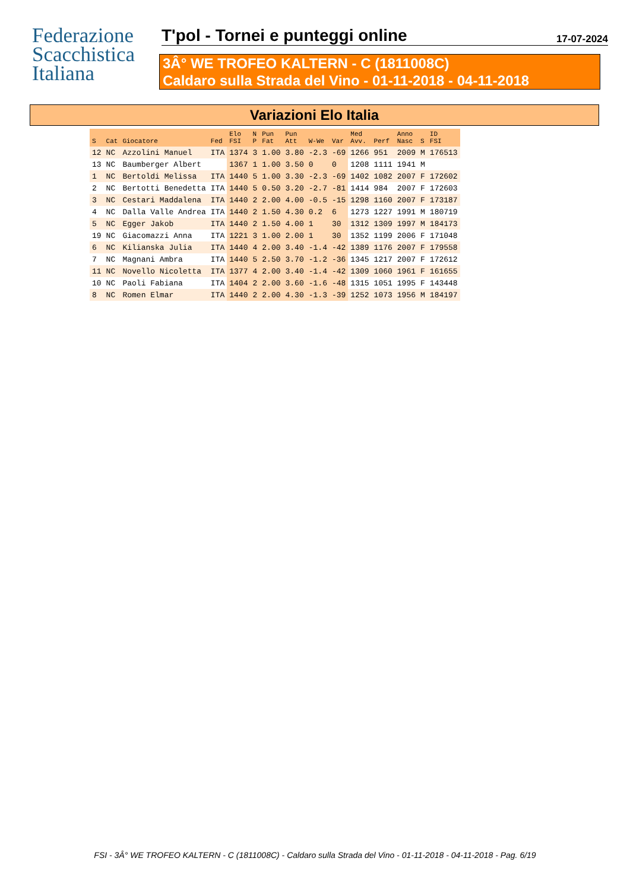Federazione
Scacchistica
Italiana
T'pol - Tornei e punteggi online 17-07-2024
3Â° WE TROFEO KALTERN - C (1811008C)
Caldaro sulla Strada del Vino - 01-11-2018 - 04-11-2018
Variazioni Elo Italia
| S | Cat | Giocatore | Fed | Elo FSI | N P | Pun Fat | Pun Att | W-We | Var | Med Avv. | Perf | Anno Nasc | S | ID FSI |
| --- | --- | --- | --- | --- | --- | --- | --- | --- | --- | --- | --- | --- | --- | --- |
| 12 | NC | Azzolini Manuel | ITA | 1374 | 3 | 1.00 | 3.80 | -2.3 | -69 | 1266 | 951 | 2009 | M | 176513 |
| 13 | NC | Baumberger Albert | | 1367 | 1 | 1.00 | 3.50 | 0 | 0 | 1208 | 1111 | 1941 | M | |
| 1 | NC | Bertoldi Melissa | ITA | 1440 | 5 | 1.00 | 3.30 | -2.3 | -69 | 1402 | 1082 | 2007 | F | 172602 |
| 2 | NC | Bertotti Benedetta | ITA | 1440 | 5 | 0.50 | 3.20 | -2.7 | -81 | 1414 | 984 | 2007 | F | 172603 |
| 3 | NC | Cestari Maddalena | ITA | 1440 | 2 | 2.00 | 4.00 | -0.5 | -15 | 1298 | 1160 | 2007 | F | 173187 |
| 4 | NC | Dalla Valle Andrea | ITA | 1440 | 2 | 1.50 | 4.30 | 0.2 | 6 | 1273 | 1227 | 1991 | M | 180719 |
| 5 | NC | Egger Jakob | ITA | 1440 | 2 | 1.50 | 4.00 | 1 | 30 | 1312 | 1309 | 1997 | M | 184173 |
| 19 | NC | Giacomazzi Anna | ITA | 1221 | 3 | 1.00 | 2.00 | 1 | 30 | 1352 | 1199 | 2006 | F | 171048 |
| 6 | NC | Kilianska Julia | ITA | 1440 | 4 | 2.00 | 3.40 | -1.4 | -42 | 1389 | 1176 | 2007 | F | 179558 |
| 7 | NC | Magnani Ambra | ITA | 1440 | 5 | 2.50 | 3.70 | -1.2 | -36 | 1345 | 1217 | 2007 | F | 172612 |
| 11 | NC | Novello Nicoletta | ITA | 1377 | 4 | 2.00 | 3.40 | -1.4 | -42 | 1309 | 1060 | 1961 | F | 161655 |
| 10 | NC | Paoli Fabiana | ITA | 1404 | 2 | 2.00 | 3.60 | -1.6 | -48 | 1315 | 1051 | 1995 | F | 143448 |
| 8 | NC | Romen Elmar | ITA | 1440 | 2 | 2.00 | 4.30 | -1.3 | -39 | 1252 | 1073 | 1956 | M | 184197 |
FSI - 3Â° WE TROFEO KALTERN - C (1811008C) - Caldaro sulla Strada del Vino - 01-11-2018 - 04-11-2018 - Pag. 6/19